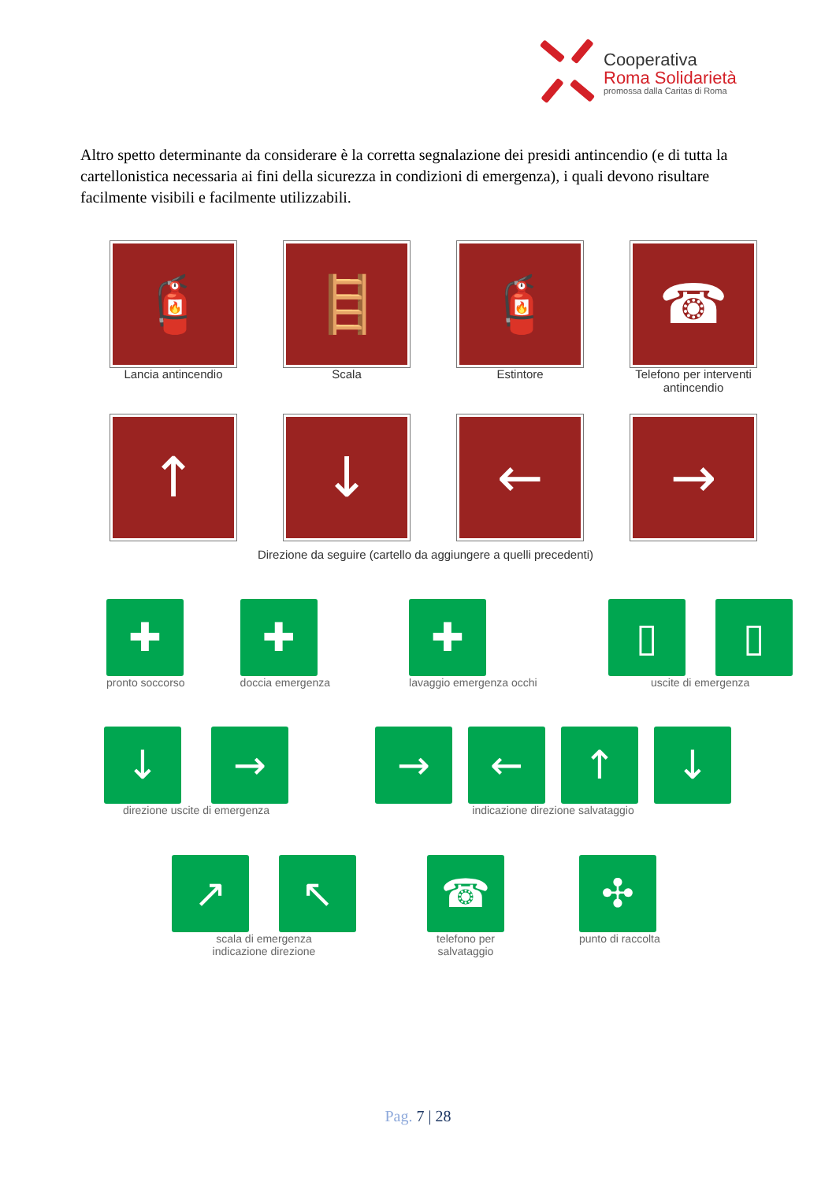Cooperativa
Roma Solidarietà
promossa dalla Caritas di Roma
Altro spetto determinante da considerare è la corretta segnalazione dei presidi antincendio (e di tutta la cartellonistica necessaria ai fini della sicurezza in condizioni di emergenza), i quali devono risultare facilmente visibili e facilmente utilizzabili.
🧯
Lancia antincendio
🪜
Scala
🧯
Estintore
☎
Telefono per interventi
antincendio
↑ ↓ ← →
Direzione da seguire (cartello da aggiungere a quelli precedenti)
✚
pronto soccorso
✚
doccia emergenza
✚
lavaggio emergenza occhi
▯ ▯
uscite di emergenza
↓ →
direzione uscite di emergenza
→ ← ↑ ↓
indicazione direzione salvataggio
↗ ↖
scala di emergenza
indicazione direzione
☎
telefono per
salvataggio
✣
punto di raccolta
Pag. 7 | 28